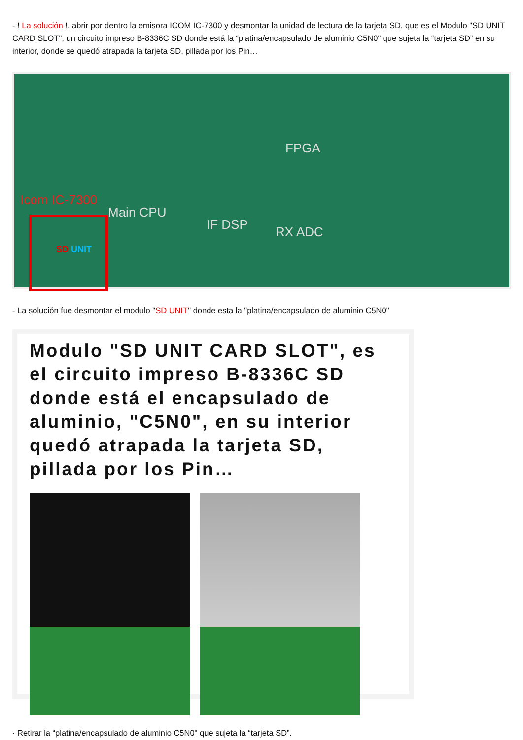- ! La solución !, abrir por dentro la emisora ICOM IC-7300 y desmontar la unidad de lectura de la tarjeta SD, que es el Modulo "SD UNIT CARD SLOT", un circuito impreso B-8336C SD donde está la “platina/encapsulado de aluminio C5N0" que sujeta la “tarjeta SD” en su interior, donde se quedó atrapada la tarjeta SD, pillada por los Pin…
FPGA
Icom IC-7300
Main CPU
IF DSP RX ADC
SD UNIT
- La solución fue desmontar el modulo "SD UNIT" donde esta la "platina/encapsulado de aluminio C5N0"
Modulo "SD UNIT CARD SLOT", es el circuito impreso B-8336C SD donde está el encapsulado de aluminio, "C5N0", en su interior quedó atrapada la tarjeta SD, pillada por los Pin…
· Retirar la “platina/encapsulado de aluminio C5N0" que sujeta la “tarjeta SD”.